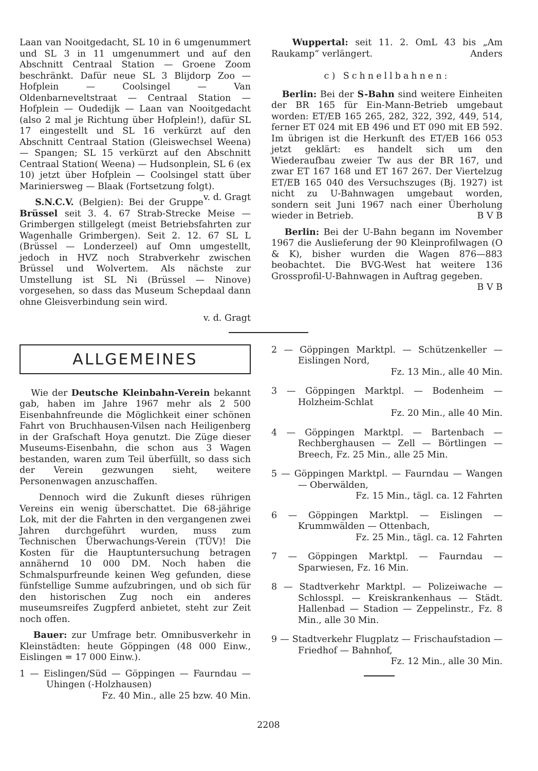Laan van Nooitgedacht, SL 10 in 6 umgenummert und SL 3 in 11 umgenummert und auf den Abschnitt Centraal Station — Groene Zoom beschränkt. Dafür neue SL 3 Blijdorp Zoo — Hofplein — Coolsingel — Van Oldenbarneveltstraat — Centraal Station — Hofplein — Oudedijk — Laan van Nooitgedacht (also 2 mal je Richtung über Hofplein!), dafür SL 17 eingestellt und SL 16 verkürzt auf den Abschnitt Centraal Station (Gleiswechsel Weena) — Spangen; SL 15 verkürzt auf den Abschnitt Centraal Station( Weena) — Hudsonplein, SL 6 (ex 10) jetzt über Hofplein — Coolsingel statt über Mariniersweg — Blaak (Fortsetzung folgt). v. d. Gragt
S.N.C.V. (Belgien): Bei der Gruppe Brüssel seit 3. 4. 67 Strab-Strecke Meise — Grimbergen stillgelegt (meist Betriebsfahrten zur Wagenhalle Grimbergen). Seit 2. 12. 67 SL L (Brüssel — Londerzeel) auf Omn umgestellt, jedoch in HVZ noch Strabverkehr zwischen Brüssel und Wolvertem. Als nächste zur Umstellung ist SL Ni (Brüssel — Ninove) vorgesehen, so dass das Museum Schepdaal dann ohne Gleisverbindung sein wird.
v. d. Gragt
Wuppertal: seit 11. 2. OmL 43 bis „Am Raukamp“ verlängert. Anders
c) Schnellbahnen:
Berlin: Bei der S-Bahn sind weitere Einheiten der BR 165 für Ein-Mann-Betrieb umgebaut worden: ET/EB 165 265, 282, 322, 392, 449, 514, ferner ET 024 mit EB 496 und ET 090 mit EB 592. Im übrigen ist die Herkunft des ET/EB 166 053 jetzt geklärt: es handelt sich um den Wiederaufbau zweier Tw aus der BR 167, und zwar ET 167 168 und ET 167 267. Der Viertelzug ET/EB 165 040 des Versuchszuges (Bj. 1927) ist nicht zu U-Bahnwagen umgebaut worden, sondern seit Juni 1967 nach einer Überholung wieder in Betrieb. B V B
Berlin: Bei der U-Bahn begann im November 1967 die Auslieferung der 90 Kleinprofilwagen (O & K), bisher wurden die Wagen 876—883 beobachtet. Die BVG-West hat weitere 136 Grossprofil-U-Bahnwagen in Auftrag gegeben. B V B
ALLGEMEINES
Wie der Deutsche Kleinbahn-Verein bekannt gab, haben im Jahre 1967 mehr als 2 500 Eisenbahnfreunde die Möglichkeit einer schönen Fahrt von Bruchhausen-Vilsen nach Heiligenberg in der Grafschaft Hoya genutzt. Die Züge dieser Museums-Eisenbahn, die schon aus 3 Wagen bestanden, waren zum Teil überfüllt, so dass sich der Verein gezwungen sieht, weitere Personenwagen anzuschaffen.
Dennoch wird die Zukunft dieses rührigen Vereins ein wenig überschattet. Die 68-jährige Lok, mit der die Fahrten in den vergangenen zwei Jahren durchgeführt wurden, muss zum Technischen Überwachungs-Verein (TÜV)! Die Kosten für die Hauptuntersuchung betragen annähernd 10 000 DM. Noch haben die Schmalspurfreunde keinen Weg gefunden, diese fünfstellige Summe aufzubringen, und ob sich für den historischen Zug noch ein anderes museumsreifes Zugpferd anbietet, steht zur Zeit noch offen.
Bauer: zur Umfrage betr. Omnibusverkehr in Kleinstädten: heute Göppingen (48 000 Einw., Eislingen = 17 000 Einw.).
1 — Eislingen/Süd — Göppingen — Faurndau — Uhingen (-Holzhausen)
Fz. 40 Min., alle 25 bzw. 40 Min.
2 — Göppingen Marktpl. — Schützenkeller — Eislingen Nord,
Fz. 13 Min., alle 40 Min.
3 — Göppingen Marktpl. — Bodenheim — Holzheim-Schlat
Fz. 20 Min., alle 40 Min.
4 — Göppingen Marktpl. — Bartenbach — Rechberghausen — Zell — Börtlingen — Breech, Fz. 25 Min., alle 25 Min.
5 — Göppingen Marktpl. — Faurndau — Wangen — Oberwälden,
Fz. 15 Min., tägl. ca. 12 Fahrten
6 — Göppingen Marktpl. — Eislingen — Krummwälden — Ottenbach,
Fz. 25 Min., tägl. ca. 12 Fahrten
7 — Göppingen Marktpl. — Faurndau — Sparwiesen, Fz. 16 Min.
8 — Stadtverkehr Marktpl. — Polizeiwache — Schlosspl. — Kreiskrankenhaus — Städt. Hallenbad — Stadion — Zeppelinstr., Fz. 8 Min., alle 30 Min.
9 — Stadtverkehr Flugplatz — Frischaufstadion — Friedhof — Bahnhof,
Fz. 12 Min., alle 30 Min.
2208